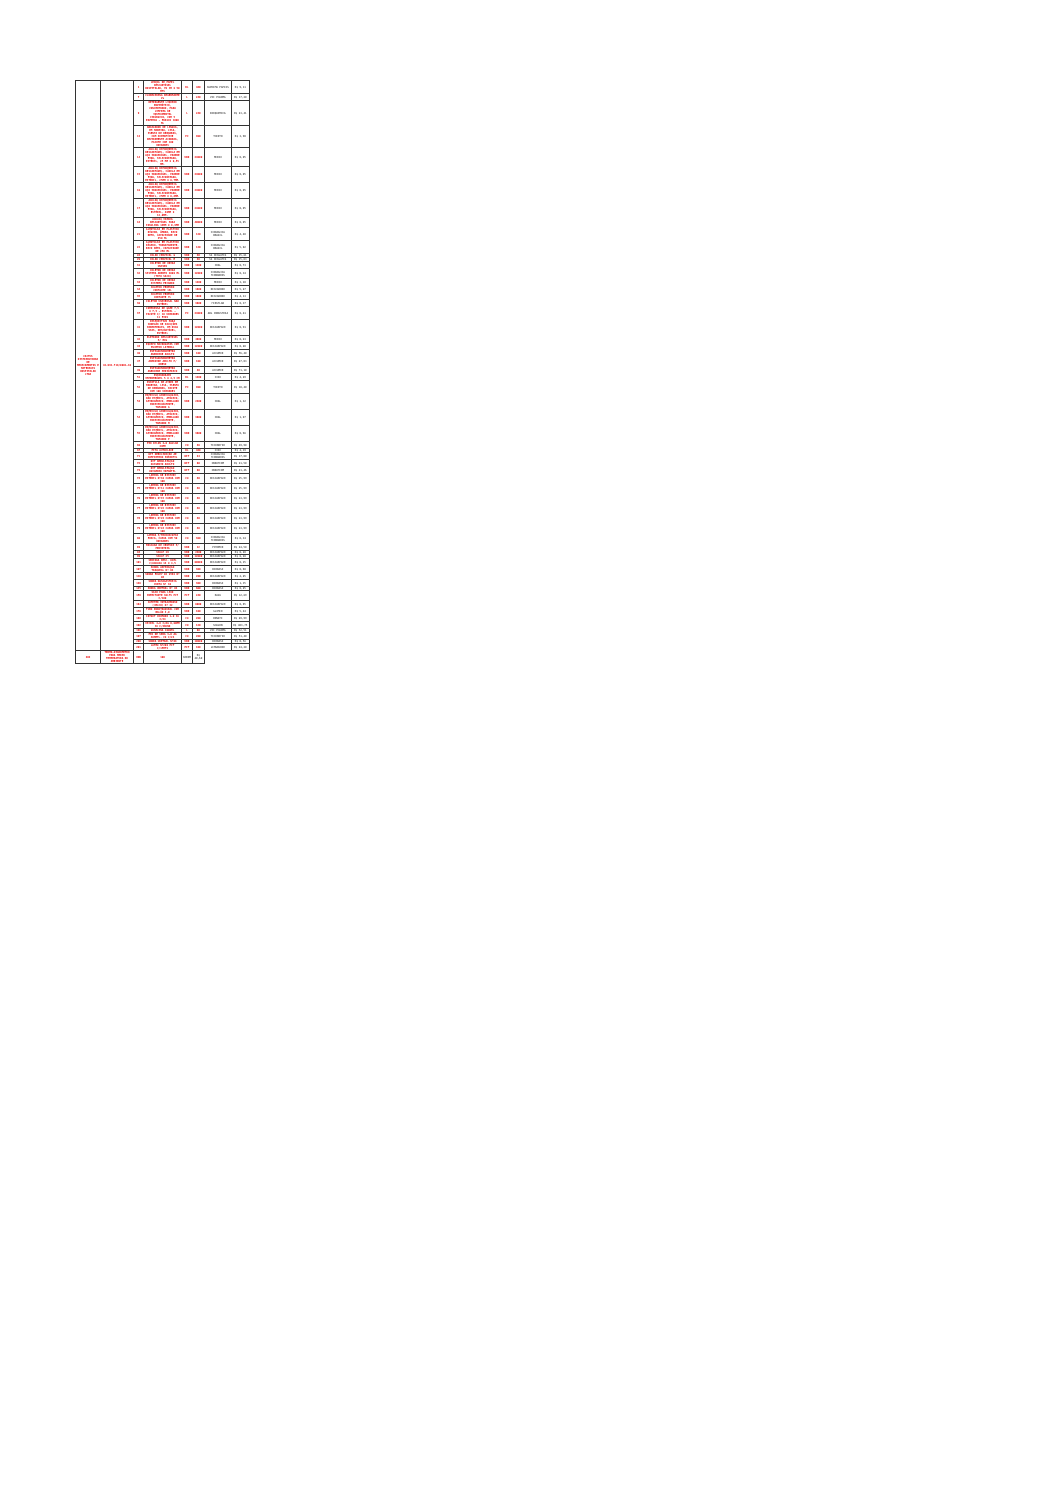| CACTUS DISTRIBUIDORA DE MEDICAMENTOS E MATERIAIS HOSPITALAR LTDA | 42.091.718/0001-10 | 1 | LENÇOL DE PAPEL DESCARTÁVEL HOSPITALAR, 70 CM X 50 MTS | RL | 480 | SUPREMA PAPEIS | R$ 9,11 |
| | | 7 | CLOREXIDINA DEGERMANTE 2% | L | 240 | VIC PHARMA | R$ 17,20 |
| | | 9 | DETERGENTE LÍQUIDO ENZIMÁTICO, CONCENTRADO, PARA LIMPEZA DE INSTRUMENTAL CIRÚRGICO, COM 5 ENZIMAS - FRASCO 1000 ML | L | 240 | BIOQUIMICA | R$ 23,41 |
| | | 13 | ABAIXADOR DE LÍNGUA, EM MADEIRA, LISA, ISENTA DE REBARBAS, COM SUPERFÍCIE DEVIDAMENTE ACABADA, PACOTE COM 100 UNIDADES | PC | 960 | THEOTO | R$ 3,90 |
| | | 14 | AGULHA HIPODÉRMICA DESCARTÁVEL, CÂNULA EM AÇO INOXIDÁVEL, PAREDE FINA, SILICONIZADA, ESTÉRIL, 25 MM X 0,55 MM. | UND | 24000 | MEDIX | R$ 0,05 |
| | | 15 | AGULHA HIPODÉRMICA DESCARTÁVEL, CÂNULA EM AÇO INOXIDÁVEL, PAREDE FINA, SILICONIZADA, ESTÉRIL, 25MM X 0,7MM. | UND | 24000 | MEDIX | R$ 0,05 |
| | | 16 | AGULHA HIPODÉRMICA DESCARTÁVEL, CÂNULA EM AÇO INOXIDÁVEL, PAREDE FINA, SILICONIZADA, ESTÉRIL, 25MM X 0,8MM. | UND | 24000 | MEDIX | R$ 0,05 |
| | | 17 | AGULHA HIPODÉRMICA DESCARTÁVEL, CÂNULA EM AÇO INOXIDÁVEL, PAREDE FINA, SILICONIZADA, ESTÉRIL, 40MM X 12,0MM. | UND | 24000 | MEDIX | R$ 0,05 |
| | | 18 | AGULHA ISENCA DESCARTÁVEL PARA INSULINA 13MM X 0,3MM | UND | 40000 | MEDIX | R$ 0,05 |
| | | 21 | ALMOTOLIA EM PLÁSTICO RÍGIDO, ÂMBAR, BICO RETO, CAPACIDADE DE 250 ML | UND | 120 | CIRURGICA BRASIL | R$ 4,40 |
| | | 22 | ALMOTOLIA EM PLÁSTICO RÍGIDO, TRANSPARENTE, BICO RETO, CAPACIDADE DE 250 ML | UND | 120 | CIRURGICA BRASIL | R$ 5,02 |
| | | 28 | COLAR CERVICAL G | UND | 30 | SS RESGATES | R$ 15,81 |
| | | 29 | COLAR CERVICAL M | UND | 30 | SS RESGATES | R$ 15,63 |
| | | 31 | COLETOR DE URINA UNISEX | UND | 1200 | CRAL | R$ 0,73 |
| | | 32 | COLETOR DE URINA SISTEMA ABERTO 2000 ML (TIPO SACO) | UND | 12000 | CIRURGICA FERNANDES | R$ 0,34 |
| | | 33 | COLETOR DE URINA SISTEMA FECHADO | UND | 1200 | MEDIX | R$ 3,10 |
| | | 34 | COLETOR PERFURO CORTANTE 13L | UND | 1600 | DESCARBOX | R$ 5,87 |
| | | 35 | COLETOR PERFURO CORTANTE 7L | UND | 1600 | DESCARBOX | R$ 4,13 |
| | | 36 | COLETOR UNIVERSAL NÃO ESTÉRIL | UND | 3600 | FIRSTLAB | R$ 0,37 |
| | | 37 | COMPRESSA DE GAZE 7,5 X 7,5 - ESTÉRIL - PACOTE C/ 10 UNIDADES 11 FIOS | PC | 24000 | ABL INDUSTRIA | R$ 0,41 |
| | | 41 | DISPOSITIVO PARA CONEXÃO DE SOLUÇÕES PARENTERAIS, EM DUAS VIAS, DESCARTÁVEL, ESTÉRIL | UND | 12000 | DESCARPACK | R$ 0,91 |
| | | 42 | ELETRODO DESCARTÁVEL P/ ECG | UND | 4800 | MEDIX | R$ 0,23 |
| | | 43 | EQUIPO MACROGOTAS COM INJETOR LATERAL | UND | 12000 | DESCARPACK | R$ 0,80 |
| | | 46 | ESFIGNOMANÔMETRO ANEROIDE ADULTO | UND | 100 | ACCUMED | R$ 56,40 |
| | | 47 | ESFIGNOMANÔMETRO ANEROIDE ADULTO P/ OBESO | UND | 100 | ACCUMED | R$ 87,03 |
| | | 49 | ESFIGNOMANÔMETRO ANEROIDE PEDIÁTRICO | UND | 40 | ACCUMED | R$ 71,10 |
| | | 51 | ESPARADRAPO IMPERMEÁVEL 5 X 4,5 CM | RL | 1200 | CIEX | R$ 4,89 |
| | | 52 | ESPÁTULA DE AYRES EM MADEIRA, LISA, ISENTA DE REBARBAS, PACOTE COM 100 UNIDADES | PC | 960 | THEOTO | R$ 10,40 |
| | | 53 | ESPÉCULO GINECOLÓGICO, NÃO ESTÉRIL, ATÓXICO, APIROGÊNICO, EMBALADO INDIVIDUALMENTE, TAMANHO G | UND | 2400 | CRAL | R$ 1,32 |
| | | 54 | ESPÉCULO GINECOLÓGICO, NÃO ESTÉRIL, ATÓXICO, APIROGÊNICO, EMBALADO INDIVIDUALMENTE, TAMANHO M | UND | 3600 | CRAL | R$ 1,07 |
| | | 55 | ESPÉCULO GINECOLÓGICO, NÃO ESTÉRIL, ATÓXICO, APIROGÊNICO, EMBALADO INDIVIDUALMENTE, TAMANHO P | UND | 3600 | CRAL | R$ 0,98 |
| | | 69 | FIO NYLON 3-0 AGULHA 24MM | CX | 36 | TECHNOFIO | R$ 49,90 |
| | | 67 | FITA AUTOCLAVE | RL | 480 | CIEX | R$ 4,39 |
| | | 71 | KIT NEBULIZAÇÃO AE COMPRIMIDO INFANTIL | KIT | 24 | CIRURGICA FERNANDES | R$ 17,00 |
| | | 72 | KIT NEBULIZAÇÃO OXIGENIO ADULTO | KIT | 60 | INDUTERM | R$ 21,50 |
| | | 73 | KIT NEBULIZAÇÃO OXIGENIO INFANTIL | KIT | 60 | INDUTERM | R$ 21,46 |
| | | 74 | LÂMINA DE BISTURI ESTÉRIL Nº10 CAIXA COM 100 | CX | 30 | DESCARPACK | R$ 25,99 |
| | | 75 | LÂMINA DE BISTURI ESTÉRIL Nº11 CAIXA COM 100 | CX | 30 | DESCARPACK | R$ 25,99 |
| | | 76 | LÂMINA DE BISTURI ESTÉRIL Nº15 CAIXA COM 100 | CX | 30 | DESCARPACK | R$ 23,99 |
| | | 77 | LÂMINA DE BISTURI ESTÉRIL Nº22 CAIXA COM 100 | CX | 30 | DESCARPACK | R$ 23,99 |
| | | 78 | LÂMINA DE BISTURI ESTÉRIL Nº23 CAIXA COM 100 | CX | 30 | DESCARPACK | R$ 23,99 |
| | | 79 | LÂMINA DE BISTURI ESTÉRIL Nº24 CAIXA COM 100 | CX | 30 | DESCARPACK | R$ 23,99 |
| | | 80 | LAMINA P/MICROSCOPIA FOSCA, CAIXA COM 50 UNIDADES | CX | 360 | CIRURGICA FERNANDES | R$ 6,34 |
| | | 89 | MASCARA DE VENTURI P/ PEDIATRIA | UND | 12 | POYOMED | R$ 24,50 |
| | | 94 | SCALP 19 | UND | 2400 | DESCARPACK | R$ 0,20 |
| | | 99 | SCALP 25 | UND | 12000 | DESCARPACK | R$ 0,20 |
| | | 101 | SERINGA DESC. 01ML C/AGULHA 13 X 4,5 | UND | 60000 | DESCARPACK | R$ 0,15 |
| | | 107 | SONDA ASPIRAÇÃO TRAQUEAL Nº 04 | UND | 300 | BIOBASE | R$ 0,60 |
| | | 116 | SONDA FOLEY 02 VIAS Nº 08 | UND | 200 | DESCARPACK | R$ 2,85 |
| | | 126 | SONDA NASOGASTRICA CURTA Nº 10 | UND | 300 | BIOBASE | R$ 1,35 |
| | | 145 | SONDA URETRAL Nº 04 | UND | 600 | BIOBASE | R$ 0,85 |
| | | 159 | SACO PARA LIXO INFECTANTE 30LTS PCT C/100 | PCT | 240 | RAVA | R$ 12,89 |
| | | 164 | CATETER INTRAVENOSO (JELCO) Nº 22 | UND | 6000 | DESCARPACK | R$ 0,65 |
| | | 176 | TUBO ENDOTRAQUEAL COM BALÃO 3,0 | UND | 100 | GLIMED | R$ 5,44 |
| | | 188 | CATGUT CROMADO 1-0 CX C/24 | CX | 200 | DONATI | R$ 89,99 |
| | | 192 | VICRIL 4-0 C/AG 0,60MM CX C/36UND | CX | 120 | SHALON | R$ 463,75 |
| | | 196 | VASELINA 1000ML | L | 60 | VIC PHARMA | R$ 52,51 |
| | | 197 | FIO DE SEDA 3-0 AG 30MMTL. CX C/24 | CX | 200 | TECHNOFIO | R$ 51,40 |
| | | 200 | SONDA URETRAL Nº08 | UND | 10000 | BIOBASE | R$ 0,58 |
| | | 201 | LATEX Nº200 PCT C/15MTS | PCT | 100 | LEMGRUBER | R$ 24,20 |
| 202 | TERMO-HIGROMETRO PARA MEDIR TEMPERATURA DO AMBIENTE | UND | 100 | SODOM | R$ 40,60 | | |